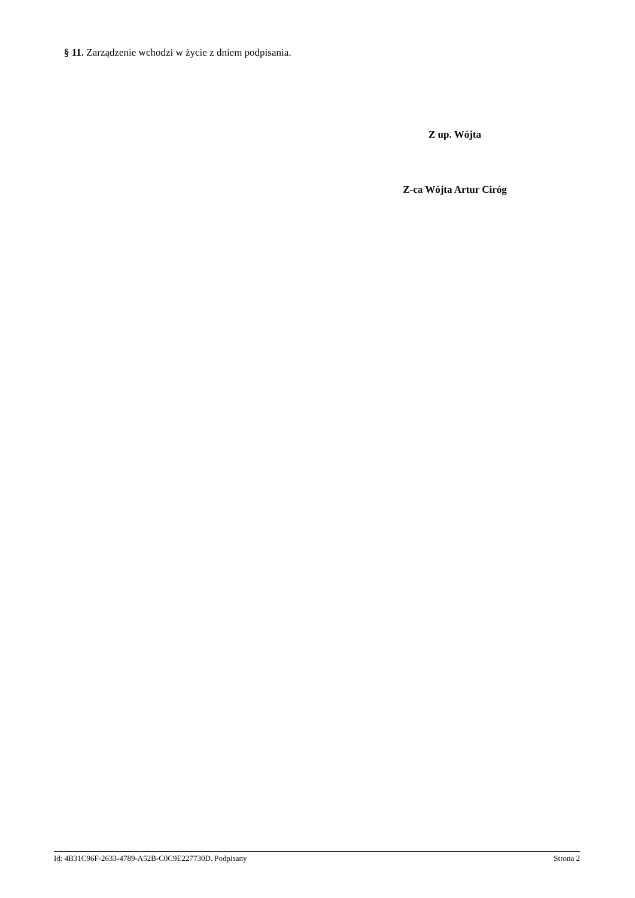§ 11. Zarządzenie wchodzi w życie z dniem podpisania.
Z up. Wójta
Z-ca Wójta Artur Ciróg
Id: 4B31C96F-2633-4789-A52B-C0C9E227730D. Podpisany Strona 2